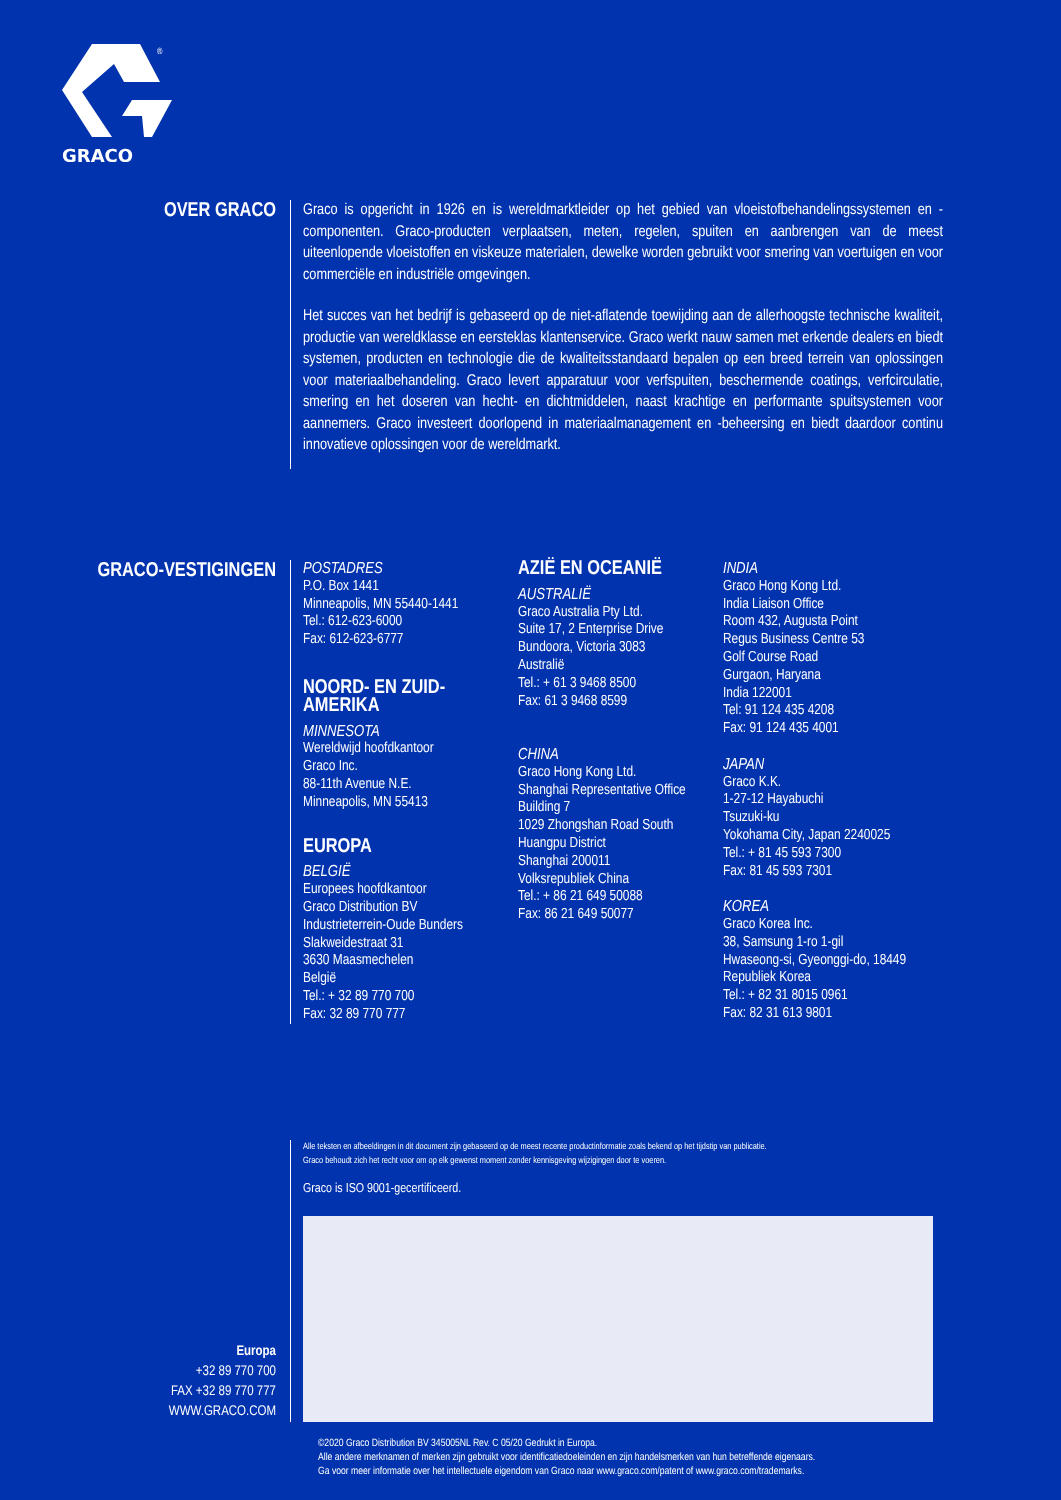GRACO
®
OVER GRACO
Graco is opgericht in 1926 en is wereldmarktleider op het gebied van vloeistofbehandelingssystemen en -componenten. Graco-producten verplaatsen, meten, regelen, spuiten en aanbrengen van de meest uiteenlopende vloeistoffen en viskeuze materialen, dewelke worden gebruikt voor smering van voertuigen en voor commerciële en industriële omgevingen.
Het succes van het bedrijf is gebaseerd op de niet-aflatende toewijding aan de allerhoogste technische kwaliteit, productie van wereldklasse en eersteklas klantenservice. Graco werkt nauw samen met erkende dealers en biedt systemen, producten en technologie die de kwaliteitsstandaard bepalen op een breed terrein van oplossingen voor materiaalbehandeling. Graco levert apparatuur voor verfspuiten, beschermende coatings, verfcirculatie, smering en het doseren van hecht- en dichtmiddelen, naast krachtige en performante spuitsystemen voor aannemers. Graco investeert doorlopend in materiaalmanagement en -beheersing en biedt daardoor continu innovatieve oplossingen voor de wereldmarkt.
GRACO-VESTIGINGEN
POSTADRES
P.O. Box 1441
Minneapolis, MN 55440-1441
Tel.: 612-623-6000
Fax: 612-623-6777
NOORD- EN ZUID-
AMERIKA
MINNESOTA
Wereldwijd hoofdkantoor
Graco Inc.
88-11th Avenue N.E.
Minneapolis, MN 55413
EUROPA
BELGIË
Europees hoofdkantoor
Graco Distribution BV
Industrieterrein-Oude Bunders
Slakweidestraat 31
3630 Maasmechelen
België
Tel.: + 32 89 770 700
Fax: 32 89 770 777
AZIË EN OCEANIË
AUSTRALIË
Graco Australia Pty Ltd.
Suite 17, 2 Enterprise Drive
Bundoora, Victoria 3083
Australië
Tel.: + 61 3 9468 8500
Fax: 61 3 9468 8599
CHINA
Graco Hong Kong Ltd.
Shanghai Representative Office
Building 7
1029 Zhongshan Road South
Huangpu District
Shanghai 200011
Volksrepubliek China
Tel.: + 86 21 649 50088
Fax: 86 21 649 50077
INDIA
Graco Hong Kong Ltd.
India Liaison Office
Room 432, Augusta Point
Regus Business Centre 53
Golf Course Road
Gurgaon, Haryana
India 122001
Tel: 91 124 435 4208
Fax: 91 124 435 4001
JAPAN
Graco K.K.
1-27-12 Hayabuchi
Tsuzuki-ku
Yokohama City, Japan 2240025
Tel.: + 81 45 593 7300
Fax: 81 45 593 7301
KOREA
Graco Korea Inc.
38, Samsung 1-ro 1-gil
Hwaseong-si, Gyeonggi-do, 18449
Republiek Korea
Tel.: + 82 31 8015 0961
Fax: 82 31 613 9801
Europa
+32 89 770 700
FAX +32 89 770 777
WWW.GRACO.COM
Alle teksten en afbeeldingen in dit document zijn gebaseerd op de meest recente productinformatie zoals bekend op het tijdstip van publicatie.
Graco behoudt zich het recht voor om op elk gewenst moment zonder kennisgeving wijzigingen door te voeren.
Graco is ISO 9001-gecertificeerd.
©2020 Graco Distribution BV 345005NL Rev. C 05/20 Gedrukt in Europa.
Alle andere merknamen of merken zijn gebruikt voor identificatiedoeleinden en zijn handelsmerken van hun betreffende eigenaars.
Ga voor meer informatie over het intellectuele eigendom van Graco naar www.graco.com/patent of www.graco.com/trademarks.